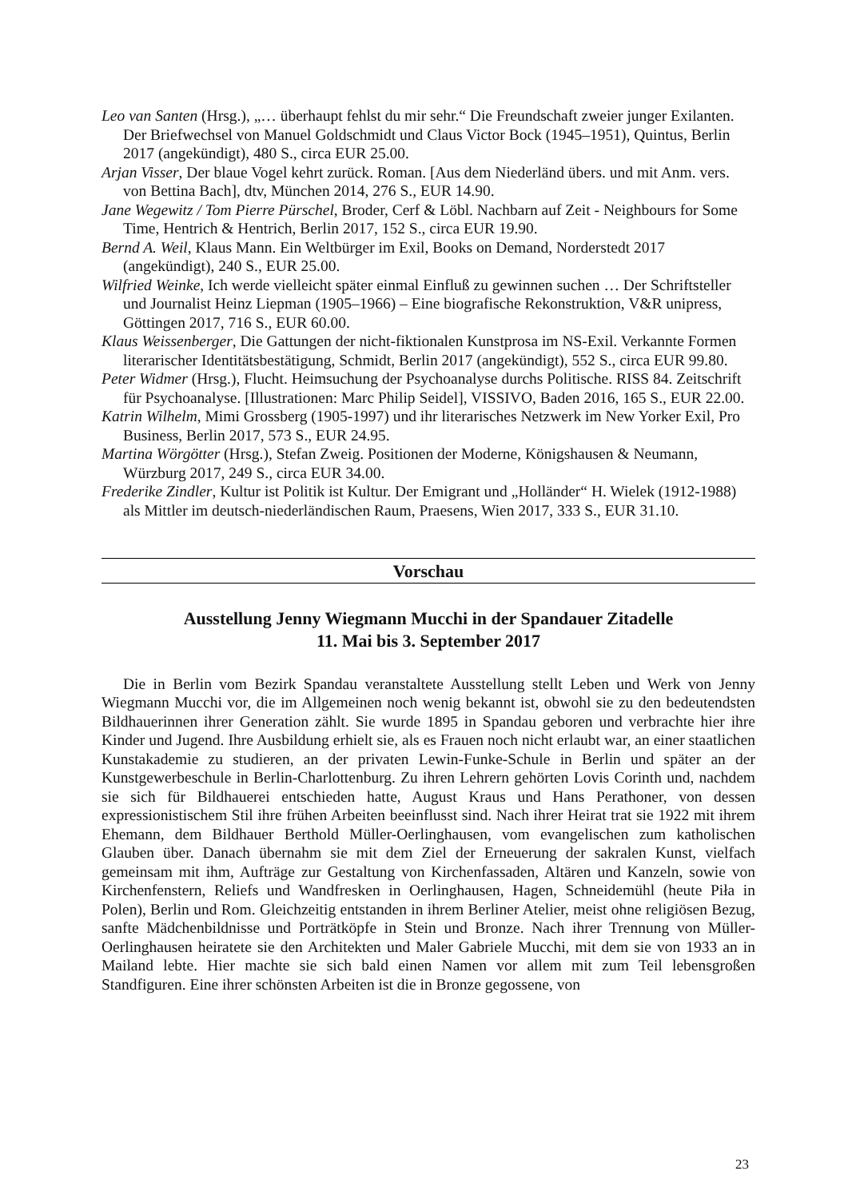Leo van Santen (Hrsg.), „… überhaupt fehlst du mir sehr.“ Die Freundschaft zweier junger Exilanten. Der Briefwechsel von Manuel Goldschmidt und Claus Victor Bock (1945–1951), Quintus, Berlin 2017 (angekündigt), 480 S., circa EUR 25.00.
Arjan Visser, Der blaue Vogel kehrt zurück. Roman. [Aus dem Niederländ übers. und mit Anm. vers. von Bettina Bach], dtv, München 2014, 276 S., EUR 14.90.
Jane Wegewitz / Tom Pierre Pürschel, Broder, Cerf & Löbl. Nachbarn auf Zeit - Neighbours for Some Time, Hentrich & Hentrich, Berlin 2017, 152 S., circa EUR 19.90.
Bernd A. Weil, Klaus Mann. Ein Weltbürger im Exil, Books on Demand, Norderstedt 2017 (angekündigt), 240 S., EUR 25.00.
Wilfried Weinke, Ich werde vielleicht später einmal Einfluß zu gewinnen suchen … Der Schriftsteller und Journalist Heinz Liepman (1905–1966) – Eine biografische Rekonstruktion, V&R unipress, Göttingen 2017, 716 S., EUR 60.00.
Klaus Weissenberger, Die Gattungen der nicht-fiktionalen Kunstprosa im NS-Exil. Verkannte Formen literarischer Identitätsbestätigung, Schmidt, Berlin 2017 (angekündigt), 552 S., circa EUR 99.80.
Peter Widmer (Hrsg.), Flucht. Heimsuchung der Psychoanalyse durchs Politische. RISS 84. Zeitschrift für Psychoanalyse. [Illustrationen: Marc Philip Seidel], VISSIVO, Baden 2016, 165 S., EUR 22.00.
Katrin Wilhelm, Mimi Grossberg (1905-1997) und ihr literarisches Netzwerk im New Yorker Exil, Pro Business, Berlin 2017, 573 S., EUR 24.95.
Martina Wörgötter (Hrsg.), Stefan Zweig. Positionen der Moderne, Königshausen & Neumann, Würzburg 2017, 249 S., circa EUR 34.00.
Frederike Zindler, Kultur ist Politik ist Kultur. Der Emigrant und „Holländer“ H. Wielek (1912-1988) als Mittler im deutsch-niederländischen Raum, Praesens, Wien 2017, 333 S., EUR 31.10.
Vorschau
Ausstellung Jenny Wiegmann Mucchi in der Spandauer Zitadelle
11. Mai bis 3. September 2017
Die in Berlin vom Bezirk Spandau veranstaltete Ausstellung stellt Leben und Werk von Jenny Wiegmann Mucchi vor, die im Allgemeinen noch wenig bekannt ist, obwohl sie zu den bedeutendsten Bildhauerinnen ihrer Generation zählt. Sie wurde 1895 in Spandau geboren und verbrachte hier ihre Kinder und Jugend. Ihre Ausbildung erhielt sie, als es Frauen noch nicht erlaubt war, an einer staatlichen Kunstakademie zu studieren, an der privaten Lewin-Funke-Schule in Berlin und später an der Kunstgewerbeschule in Berlin-Charlottenburg. Zu ihren Lehrern gehörten Lovis Corinth und, nachdem sie sich für Bildhauerei entschieden hatte, August Kraus und Hans Perathoner, von dessen expressionistischem Stil ihre frühen Arbeiten beeinflusst sind. Nach ihrer Heirat trat sie 1922 mit ihrem Ehemann, dem Bildhauer Berthold Müller-Oerlinghausen, vom evangelischen zum katholischen Glauben über. Danach übernahm sie mit dem Ziel der Erneuerung der sakralen Kunst, vielfach gemeinsam mit ihm, Aufträge zur Gestaltung von Kirchenfassaden, Altären und Kanzeln, sowie von Kirchenfenstern, Reliefs und Wandfresken in Oerlinghausen, Hagen, Schneidemühl (heute Piła in Polen), Berlin und Rom. Gleichzeitig entstanden in ihrem Berliner Atelier, meist ohne religiösen Bezug, sanfte Mädchenbildnisse und Porträtköpfe in Stein und Bronze. Nach ihrer Trennung von Müller-Oerlinghausen heiratete sie den Architekten und Maler Gabriele Mucchi, mit dem sie von 1933 an in Mailand lebte. Hier machte sie sich bald einen Namen vor allem mit zum Teil lebensgroßen Standfiguren. Eine ihrer schönsten Arbeiten ist die in Bronze gegossene, von
23